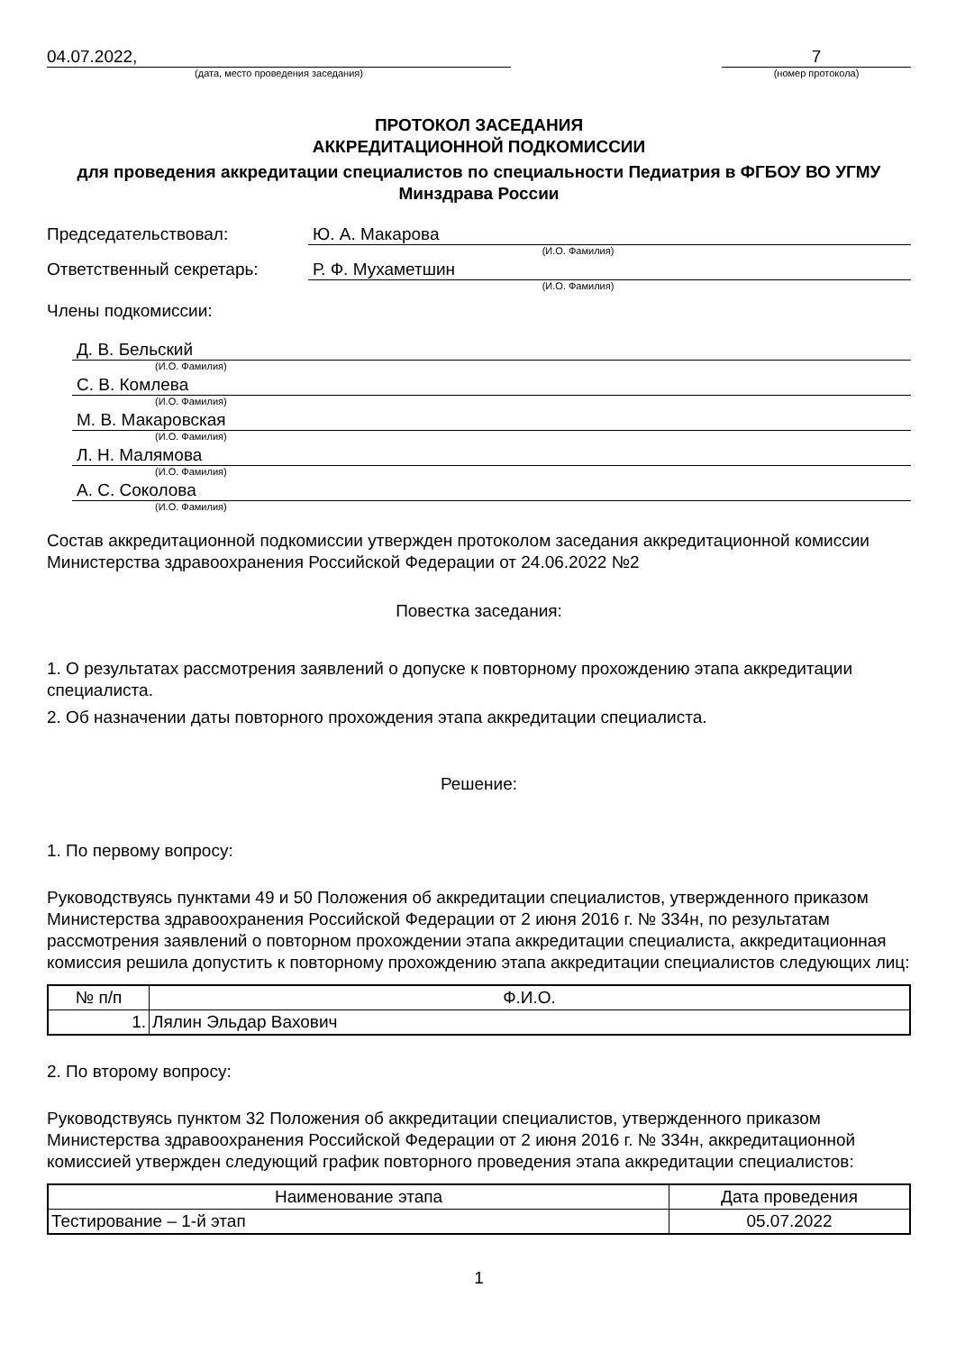04.07.2022,
(дата, место проведения заседания)
7
(номер протокола)
ПРОТОКОЛ ЗАСЕДАНИЯ
АККРЕДИТАЦИОННОЙ ПОДКОМИССИИ
для проведения аккредитации специалистов по специальности Педиатрия в ФГБОУ ВО УГМУ Минздрава России
Председательствовал: Ю. А. Макарова
(И.О. Фамилия)
Ответственный секретарь: Р. Ф. Мухаметшин
(И.О. Фамилия)
Члены подкомиссии:
Д. В. Бельский
(И.О. Фамилия)
С. В. Комлева
(И.О. Фамилия)
М. В. Макаровская
(И.О. Фамилия)
Л. Н. Малямова
(И.О. Фамилия)
А. С. Соколова
(И.О. Фамилия)
Состав аккредитационной подкомиссии утвержден протоколом заседания аккредитационной комиссии Министерства здравоохранения Российской Федерации от 24.06.2022 №2
Повестка заседания:
1. О результатах рассмотрения заявлений о допуске к повторному прохождению этапа аккредитации специалиста.
2. Об назначении даты повторного прохождения этапа аккредитации специалиста.
Решение:
1. По первому вопросу:
Руководствуясь пунктами 49 и 50 Положения об аккредитации специалистов, утвержденного приказом Министерства здравоохранения Российской Федерации от 2 июня 2016 г. № 334н, по результатам рассмотрения заявлений о повторном прохождении этапа аккредитации специалиста, аккредитационная комиссия решила допустить к повторному прохождению этапа аккредитации специалистов следующих лиц:
| № п/п | Ф.И.О. |
| --- | --- |
| 1. | Лялин Эльдар Вахович |
2. По второму вопросу:
Руководствуясь пунктом 32 Положения об аккредитации специалистов, утвержденного приказом Министерства здравоохранения Российской Федерации от 2 июня 2016 г. № 334н, аккредитационной комиссией утвержден следующий график повторного проведения этапа аккредитации специалистов:
| Наименование этапа | Дата проведения |
| --- | --- |
| Тестирование – 1-й этап | 05.07.2022 |
1